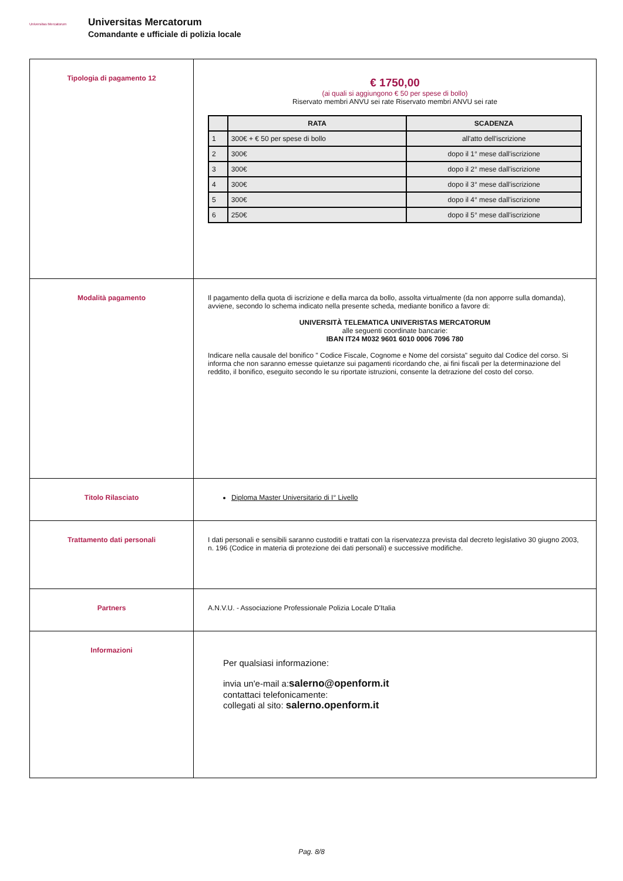Universitas Mercatorum
Universitas Mercatorum
Comandante e ufficiale di polizia locale
| Tipologia di pagamento 12 | € 1750,00 (ai quali si aggiungono € 50 per spese di bollo) Riservato membri ANVU sei rate Riservato membri ANVU sei rate / / RATA / SCADENZA / / --- / --- / --- / / 1 / 300€ + € 50 per spese di bollo / all'atto dell'iscrizione / / 2 / 300€ / dopo il 1° mese dall'iscrizione / / 3 / 300€ / dopo il 2° mese dall'iscrizione / / 4 / 300€ / dopo il 3° mese dall'iscrizione / / 5 / 300€ / dopo il 4° mese dall'iscrizione / / 6 / 250€ / dopo il 5° mese dall'iscrizione / |
| Modalità pagamento | Il pagamento della quota di iscrizione e della marca da bollo, assolta virtualmente (da non apporre sulla domanda), avviene, secondo lo schema indicato nella presente scheda, mediante bonifico a favore di: UNIVERSITÀ TELEMATICA UNIVERISTAS MERCATORUM alle seguenti coordinate bancarie: IBAN IT24 M032 9601 6010 0006 7096 780 Indicare nella causale del bonifico " Codice Fiscale, Cognome e Nome del corsista" seguito dal Codice del corso. Si informa che non saranno emesse quietanze sui pagamenti ricordando che, ai fini fiscali per la determinazione del reddito, il bonifico, eseguito secondo le su riportate istruzioni, consente la detrazione del costo del corso. |
| Titolo Rilasciato | Diploma Master Universitario di I° Livello |
| Trattamento dati personali | I dati personali e sensibili saranno custoditi e trattati con la riservatezza prevista dal decreto legislativo 30 giugno 2003, n. 196 (Codice in materia di protezione dei dati personali) e successive modifiche. |
| Partners | A.N.V.U. - Associazione Professionale Polizia Locale D'Italia |
| Informazioni | Per qualsiasi informazione: invia un'e-mail a: salerno@openform.it contattaci telefonicamente: collegati al sito: salerno.openform.it |
Pag. 8/8